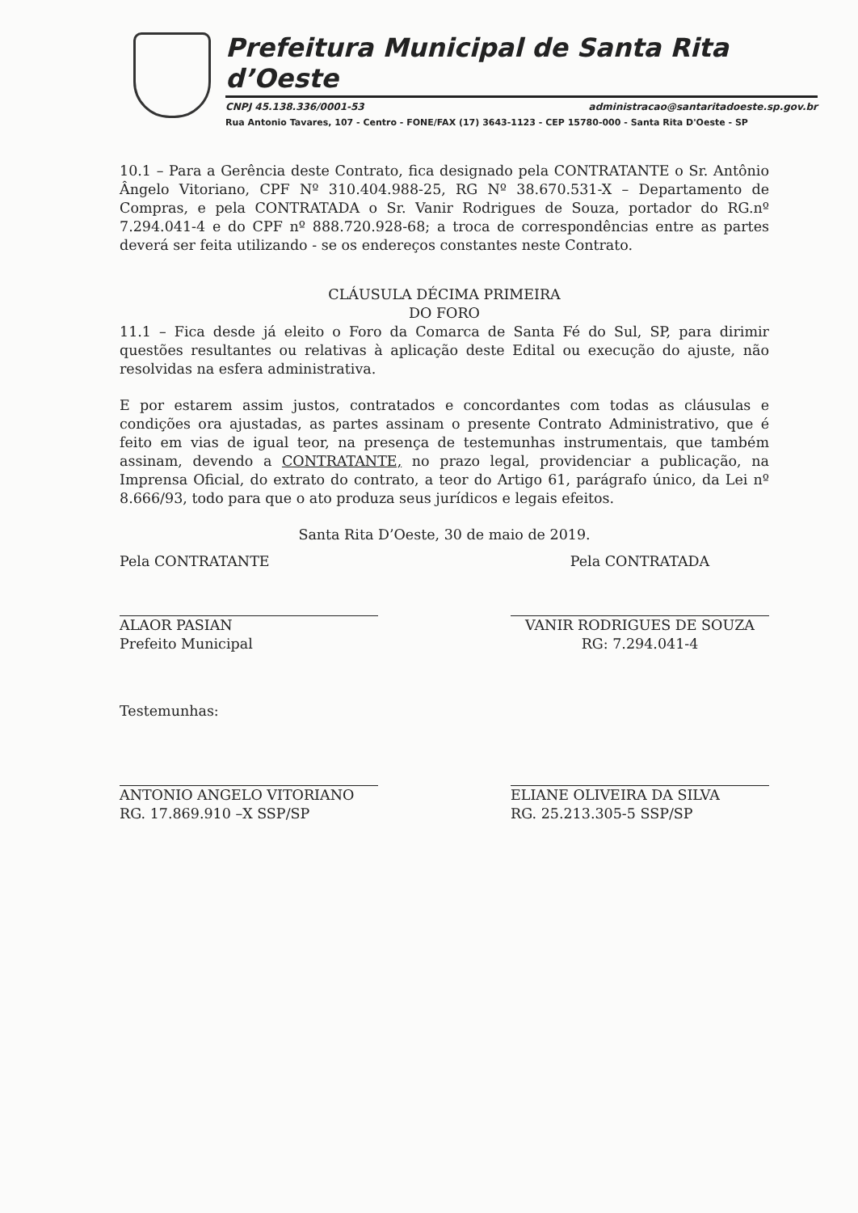Prefeitura Municipal de Santa Rita d’Oeste
CNPJ 45.138.336/0001-53 administracao@santaritadoeste.sp.gov.br
Rua Antonio Tavares, 107 - Centro - FONE/FAX (17) 3643-1123 - CEP 15780-000 - Santa Rita D'Oeste - SP
10.1 – Para a Gerência deste Contrato, fica designado pela CONTRATANTE o Sr. Antônio Ângelo Vitoriano, CPF Nº 310.404.988-25, RG Nº 38.670.531-X – Departamento de Compras, e pela CONTRATADA o Sr. Vanir Rodrigues de Souza, portador do RG.nº 7.294.041-4 e do CPF nº 888.720.928-68; a troca de correspondências entre as partes deverá ser feita utilizando - se os endereços constantes neste Contrato.
CLÁUSULA DÉCIMA PRIMEIRA
DO FORO
11.1 – Fica desde já eleito o Foro da Comarca de Santa Fé do Sul, SP, para dirimir questões resultantes ou relativas à aplicação deste Edital ou execução do ajuste, não resolvidas na esfera administrativa.
E por estarem assim justos, contratados e concordantes com todas as cláusulas e condições ora ajustadas, as partes assinam o presente Contrato Administrativo, que é feito em vias de igual teor, na presença de testemunhas instrumentais, que também assinam, devendo a CONTRATANTE, no prazo legal, providenciar a publicação, na Imprensa Oficial, do extrato do contrato, a teor do Artigo 61, parágrafo único, da Lei nº 8.666/93, todo para que o ato produza seus jurídicos e legais efeitos.
Santa Rita D’Oeste, 30 de maio de 2019.
Pela CONTRATANTE
ALAOR PASIAN
Prefeito Municipal
Pela CONTRATADA
VANIR RODRIGUES DE SOUZA
RG: 7.294.041-4
Testemunhas:
ANTONIO ANGELO VITORIANO
RG. 17.869.910 –X SSP/SP
ELIANE OLIVEIRA DA SILVA
RG. 25.213.305-5 SSP/SP